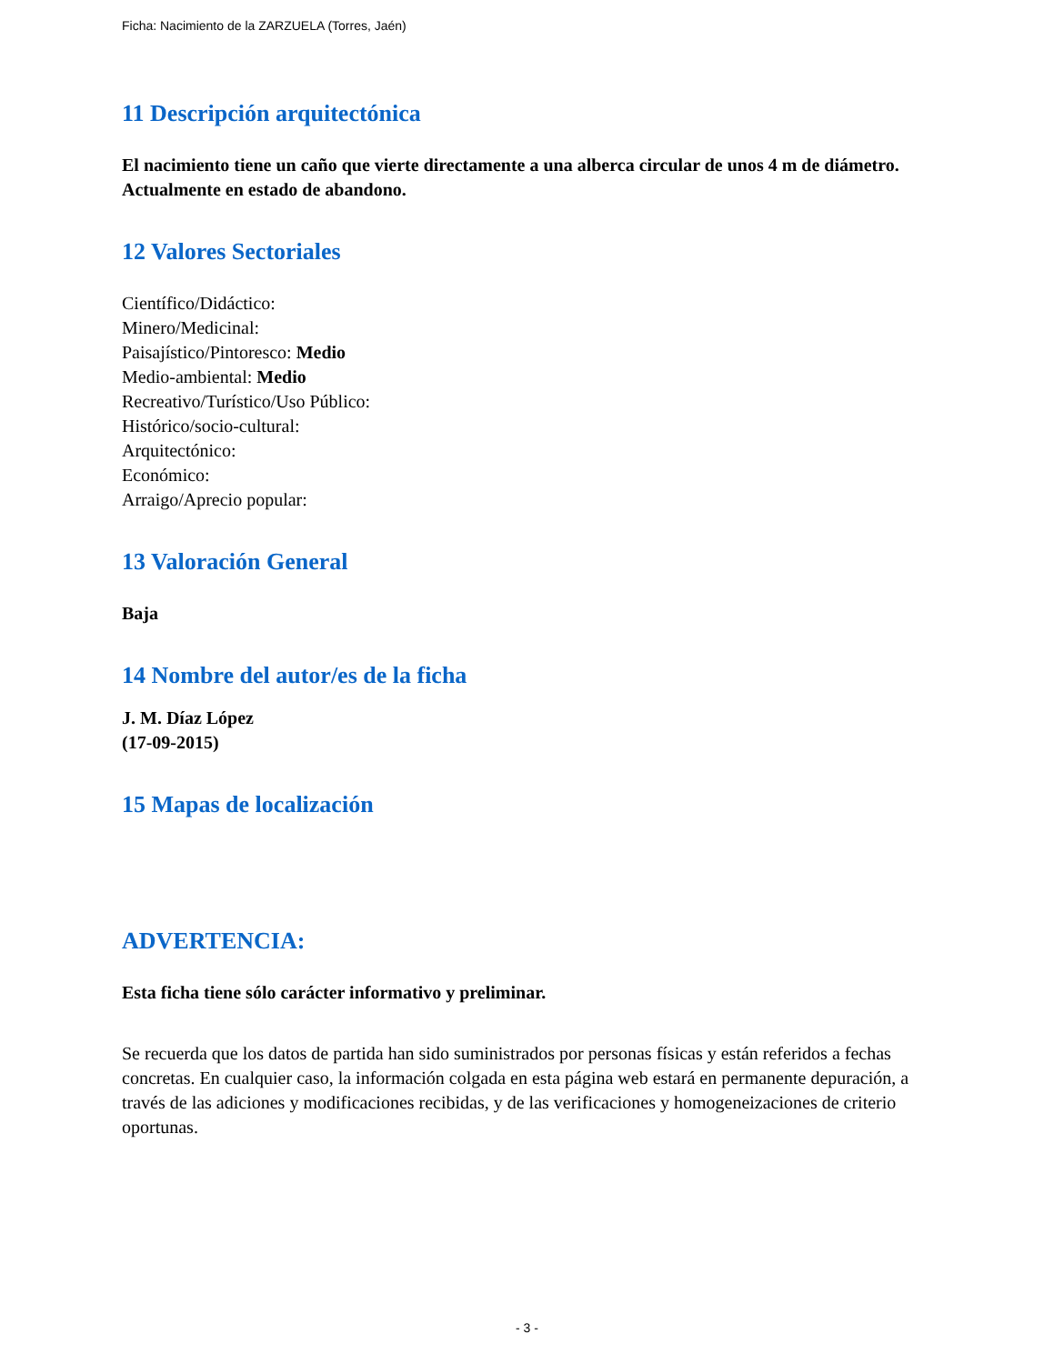Ficha: Nacimiento de la ZARZUELA (Torres, Jaén)
11 Descripción arquitectónica
El nacimiento tiene un caño que vierte directamente a una alberca circular de unos 4 m de diámetro. Actualmente en estado de abandono.
12 Valores Sectoriales
Científico/Didáctico:
Minero/Medicinal:
Paisajístico/Pintoresco: Medio
Medio-ambiental: Medio
Recreativo/Turístico/Uso Público:
Histórico/socio-cultural:
Arquitectónico:
Económico:
Arraigo/Aprecio popular:
13 Valoración General
Baja
14 Nombre del autor/es de la ficha
J. M. Díaz López
(17-09-2015)
15 Mapas de localización
ADVERTENCIA:
Esta ficha tiene sólo carácter informativo y preliminar.
Se recuerda que los datos de partida han sido suministrados por personas físicas y están referidos a fechas concretas. En cualquier caso, la información colgada en esta página web estará en permanente depuración, a través de las adiciones y modificaciones recibidas, y de las verificaciones y homogeneizaciones de criterio oportunas.
- 3 -